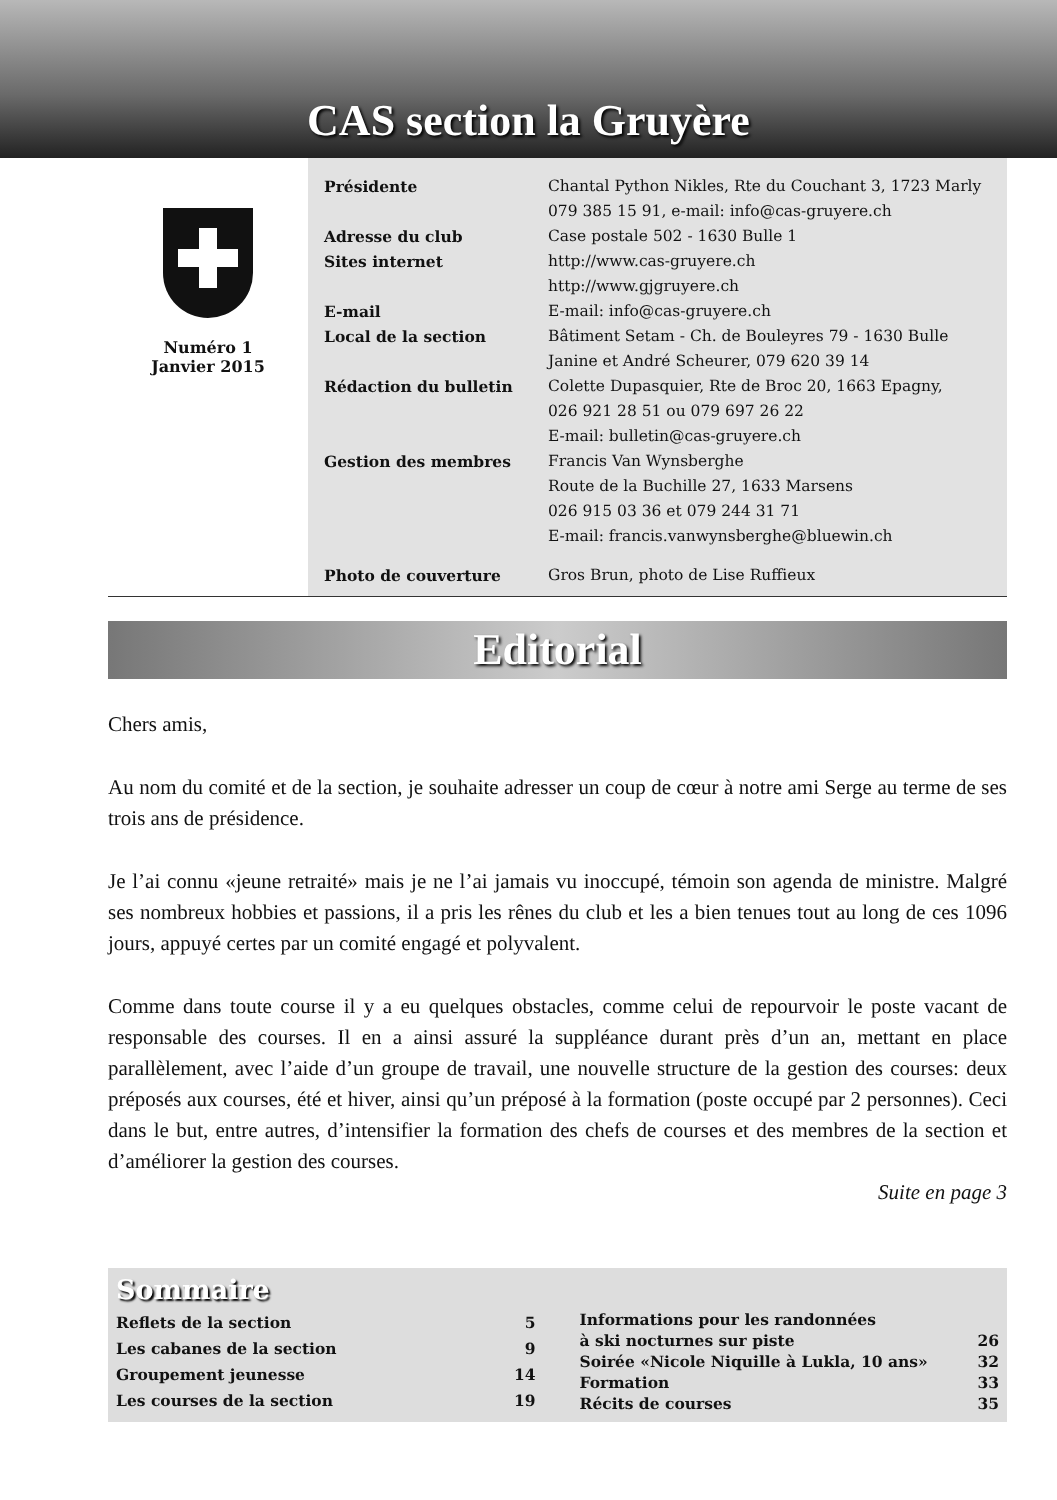CAS section la Gruyère
Numéro 1
Janvier 2015
| Présidente | Chantal Python Nikles, Rte du Couchant 3, 1723 Marly 079 385 15 91, e-mail: info@cas-gruyere.ch |
| Adresse du club | Case postale 502 - 1630 Bulle 1 |
| Sites internet | http://www.cas-gruyere.ch http://www.gjgruyere.ch |
| E-mail | E-mail: info@cas-gruyere.ch |
| Local de la section | Bâtiment Setam - Ch. de Bouleyres 79 - 1630 Bulle Janine et André Scheurer, 079 620 39 14 |
| Rédaction du bulletin | Colette Dupasquier, Rte de Broc 20, 1663 Epagny, 026 921 28 51 ou 079 697 26 22 E-mail: bulletin@cas-gruyere.ch |
| Gestion des membres | Francis Van Wynsberghe Route de la Buchille 27, 1633 Marsens 026 915 03 36 et 079 244 31 71 E-mail: francis.vanwynsberghe@bluewin.ch |
| Photo de couverture | Gros Brun, photo de Lise Ruffieux |
Editorial
Chers amis,
Au nom du comité et de la section, je souhaite adresser un coup de cœur à notre ami Serge au terme de ses trois ans de présidence.
Je l’ai connu «jeune retraité» mais je ne l’ai jamais vu inoccupé, témoin son agenda de ministre. Malgré ses nombreux hobbies et passions, il a pris les rênes du club et les a bien tenues tout au long de ces 1096 jours, appuyé certes par un comité engagé et polyvalent.
Comme dans toute course il y a eu quelques obstacles, comme celui de repourvoir le poste vacant de responsable des courses. Il en a ainsi assuré la suppléance durant près d’un an, mettant en place parallèlement, avec l’aide d’un groupe de travail, une nouvelle structure de la gestion des courses: deux préposés aux courses, été et hiver, ainsi qu’un préposé à la formation (poste occupé par 2 personnes). Ceci dans le but, entre autres, d’intensifier la formation des chefs de courses et des membres de la section et d’améliorer la gestion des courses.
Suite en page 3
Sommaire
| Reflets de la section | 5 |
| Les cabanes de la section | 9 |
| Groupement jeunesse | 14 |
| Les courses de la section | 19 |
| Informations pour les randonnées | |
| à ski nocturnes sur piste | 26 |
| Soirée «Nicole Niquille à Lukla, 10 ans» | 32 |
| Formation | 33 |
| Récits de courses | 35 |